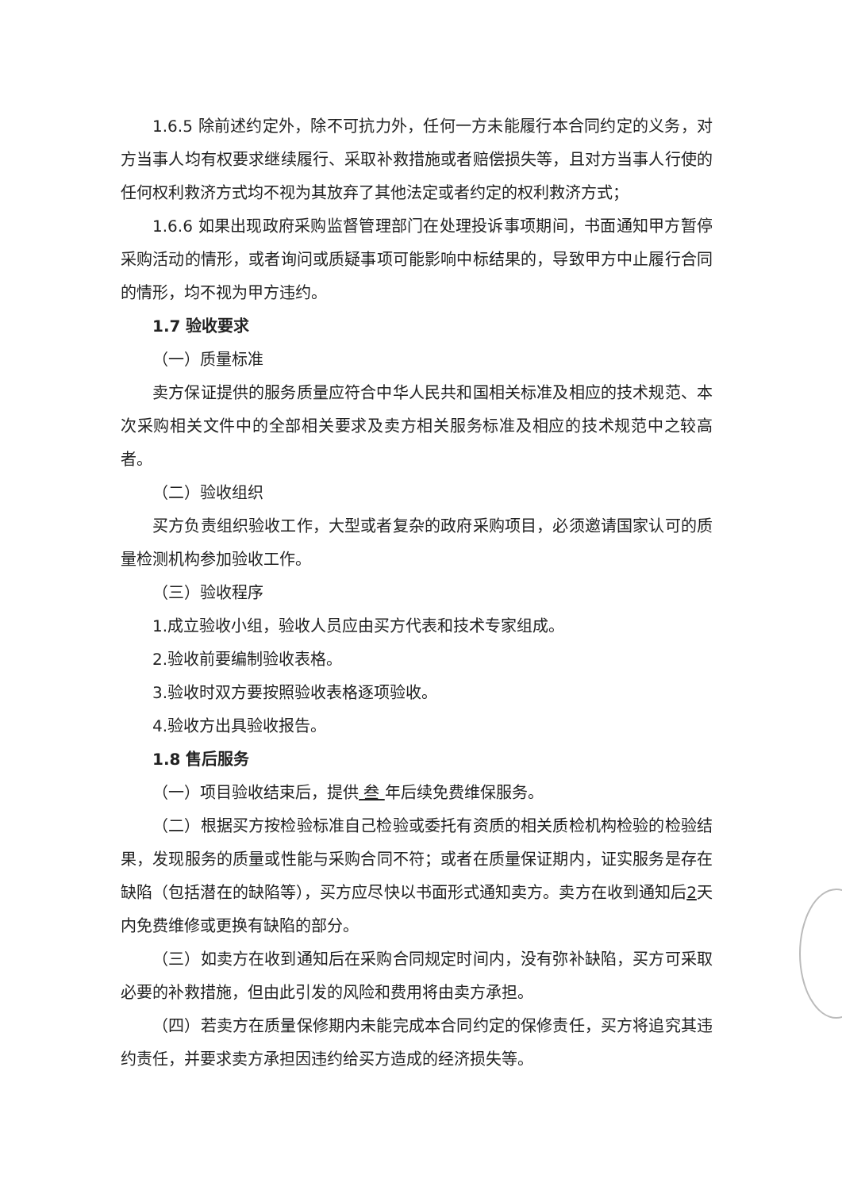1.6.5 除前述约定外，除不可抗力外，任何一方未能履行本合同约定的义务，对方当事人均有权要求继续履行、采取补救措施或者赔偿损失等，且对方当事人行使的任何权利救济方式均不视为其放弃了其他法定或者约定的权利救济方式；
1.6.6 如果出现政府采购监督管理部门在处理投诉事项期间，书面通知甲方暂停采购活动的情形，或者询问或质疑事项可能影响中标结果的，导致甲方中止履行合同的情形，均不视为甲方违约。
1.7 验收要求
（一）质量标准
卖方保证提供的服务质量应符合中华人民共和国相关标准及相应的技术规范、本次采购相关文件中的全部相关要求及卖方相关服务标准及相应的技术规范中之较高者。
（二）验收组织
买方负责组织验收工作，大型或者复杂的政府采购项目，必须邀请国家认可的质量检测机构参加验收工作。
（三）验收程序
1.成立验收小组，验收人员应由买方代表和技术专家组成。
2.验收前要编制验收表格。
3.验收时双方要按照验收表格逐项验收。
4.验收方出具验收报告。
1.8 售后服务
（一）项目验收结束后，提供 叁 年后续免费维保服务。
（二）根据买方按检验标准自己检验或委托有资质的相关质检机构检验的检验结果，发现服务的质量或性能与采购合同不符；或者在质量保证期内，证实服务是存在缺陷（包括潜在的缺陷等），买方应尽快以书面形式通知卖方。卖方在收到通知后2天内免费维修或更换有缺陷的部分。
（三）如卖方在收到通知后在采购合同规定时间内，没有弥补缺陷，买方可采取必要的补救措施，但由此引发的风险和费用将由卖方承担。
（四）若卖方在质量保修期内未能完成本合同约定的保修责任，买方将追究其违约责任，并要求卖方承担因违约给买方造成的经济损失等。